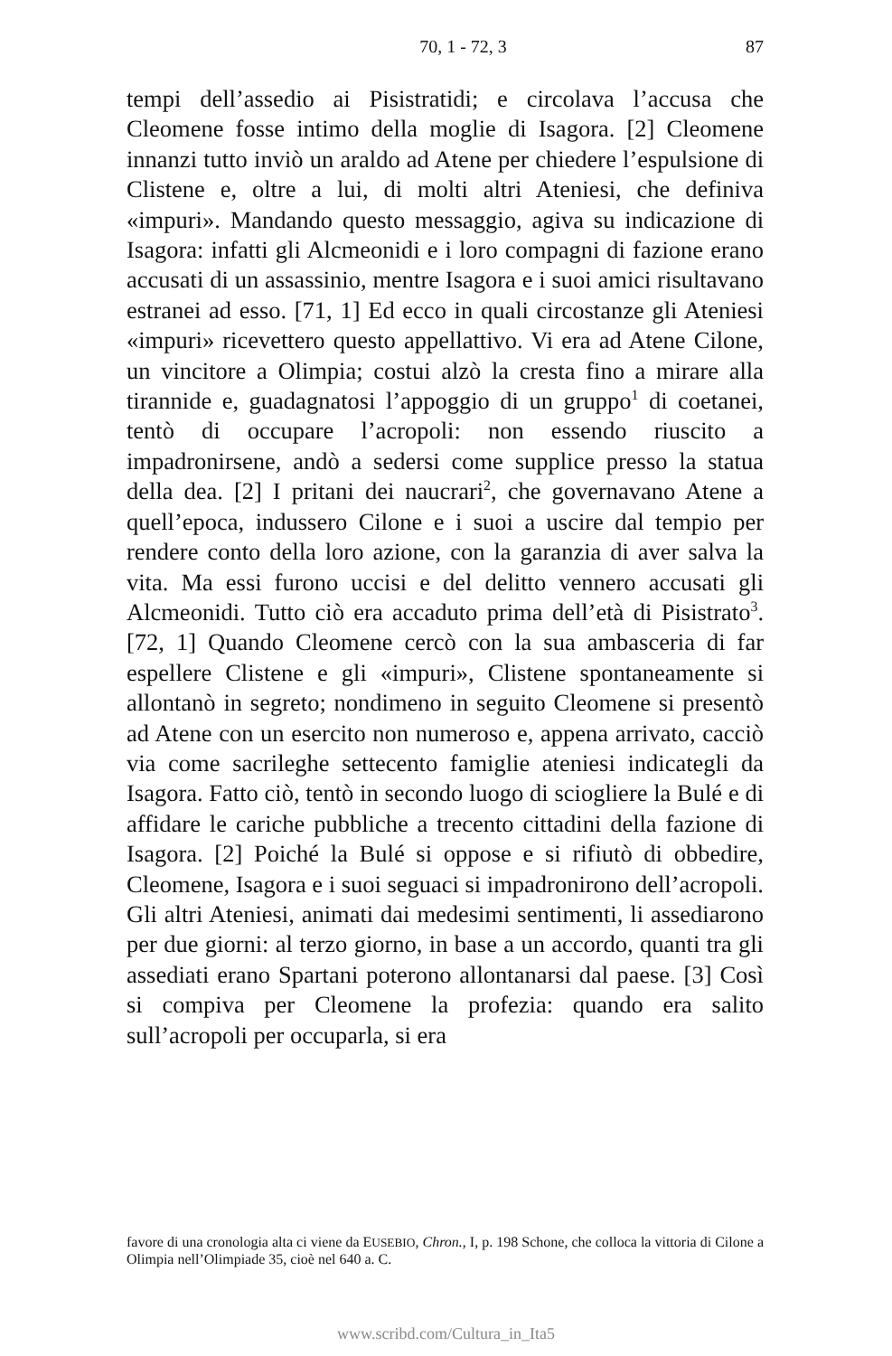70, 1 - 72, 3 87
tempi dell’assedio ai Pisistratidi; e circolava l’accusa che Cleomene fosse intimo della moglie di Isagora. [2] Cleomene innanzi tutto inviò un araldo ad Atene per chiedere l’espulsione di Clistene e, oltre a lui, di molti altri Ateniesi, che definiva «impuri». Mandando questo messaggio, agiva su indicazione di Isagora: infatti gli Alcmeonidi e i loro compagni di fazione erano accusati di un assassinio, mentre Isagora e i suoi amici risultavano estranei ad esso. [71, 1] Ed ecco in quali circostanze gli Ateniesi «impuri» ricevettero questo appellattivo. Vi era ad Atene Cilone, un vincitore a Olimpia; costui alzò la cresta fino a mirare alla tirannide e, guadagnatosi l’appoggio di un gruppo<sup>1</sup> di coetanei, tentò di occupare l’acropoli: non essendo riuscito a impadronirsene, andò a sedersi come supplice presso la statua della dea. [2] I pritani dei naucrari<sup>2</sup>, che governavano Atene a quell’epoca, indussero Cilone e i suoi a uscire dal tempio per rendere conto della loro azione, con la garanzia di aver salva la vita. Ma essi furono uccisi e del delitto vennero accusati gli Alcmeonidi. Tutto ciò era accaduto prima dell’età di Pisistrato<sup>3</sup>. [72, 1] Quando Cleomene cercò con la sua ambasceria di far espellere Clistene e gli «impuri», Clistene spontaneamente si allontanò in segreto; nondimeno in seguito Cleomene si presentò ad Atene con un esercito non numeroso e, appena arrivato, cacciò via come sacrileghe settecento famiglie ateniesi indicategli da Isagora. Fatto ciò, tentò in secondo luogo di sciogliere la Bulé e di affidare le cariche pubbliche a trecento cittadini della fazione di Isagora. [2] Poiché la Bulé si oppose e si rifiutò di obbedire, Cleomene, Isagora e i suoi seguaci si impadronirono dell’acropoli. Gli altri Ateniesi, animati dai medesimi sentimenti, li assediarono per due giorni: al terzo giorno, in base a un accordo, quanti tra gli assediati erano Spartani poterono allontanarsi dal paese. [3] Così si compiva per Cleomene la profezia: quando era salito sull’acropoli per occuparla, si era
favore di una cronologia alta ci viene da EUSEBIO, Chron., I, p. 198 Schone, che colloca la vittoria di Cilone a Olimpia nell’Olimpiade 35, cioè nel 640 a. C.
www.scribd.com/Cultura_in_Ita5